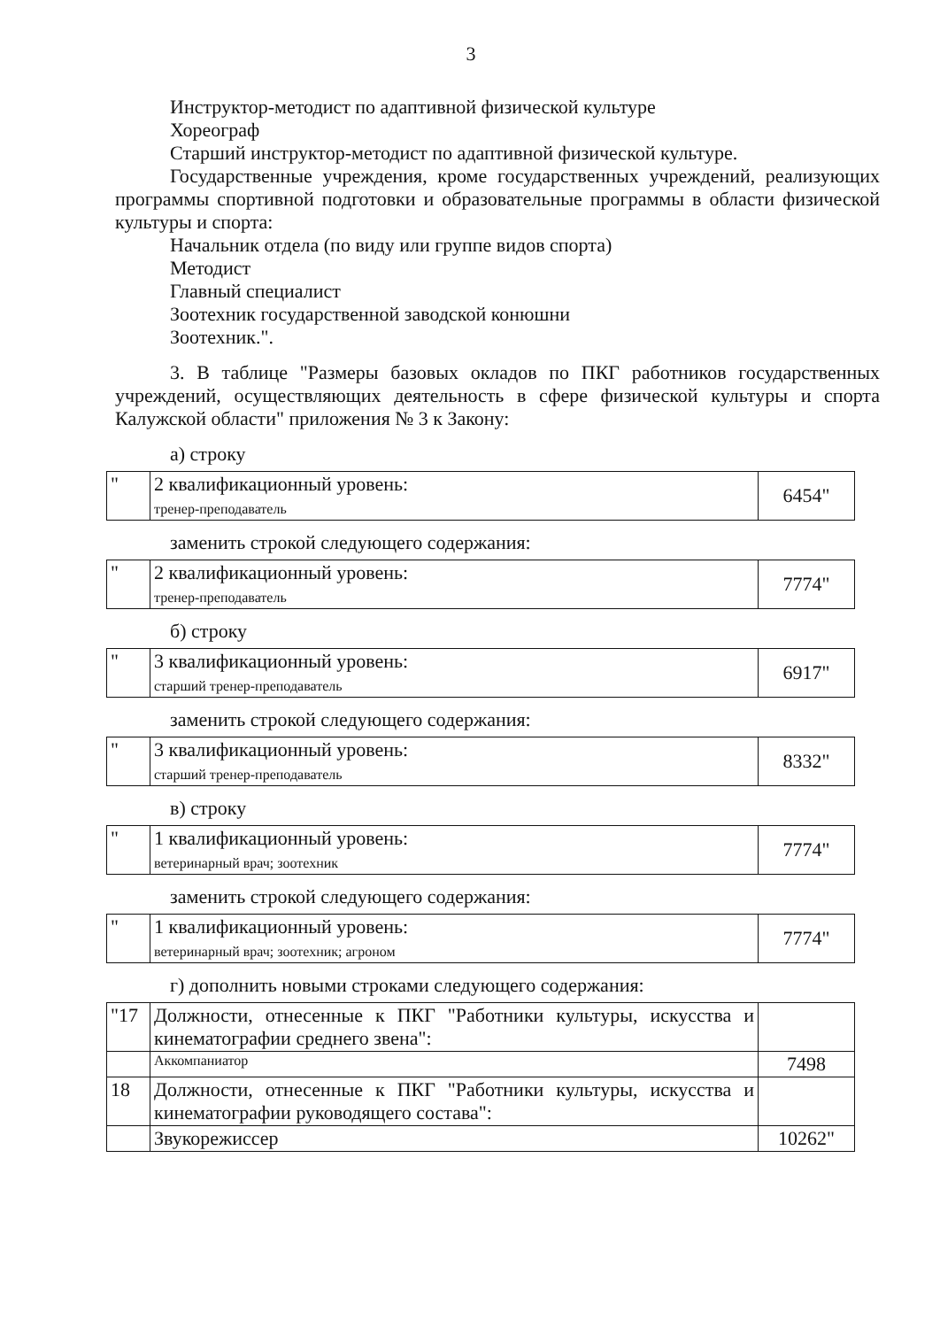3
Инструктор-методист по адаптивной физической культуре
Хореограф
Старший инструктор-методист по адаптивной физической культуре.
Государственные учреждения, кроме государственных учреждений, реализующих программы спортивной подготовки и образовательные программы в области физической культуры и спорта:
Начальник отдела (по виду или группе видов спорта)
Методист
Главный специалист
Зоотехник государственной заводской конюшни
Зоотехник.".
3. В таблице "Размеры базовых окладов по ПКГ работников государственных учреждений, осуществляющих деятельность в сфере физической культуры и спорта Калужской области" приложения № 3 к Закону:
а) строку
| " | 2 квалификационный уровень: тренер-преподаватель | 6454" |
заменить строкой следующего содержания:
| " | 2 квалификационный уровень: тренер-преподаватель | 7774" |
б) строку
| " | 3 квалификационный уровень: старший тренер-преподаватель | 6917" |
заменить строкой следующего содержания:
| " | 3 квалификационный уровень: старший тренер-преподаватель | 8332" |
в) строку
| " | 1 квалификационный уровень: ветеринарный врач; зоотехник | 7774" |
заменить строкой следующего содержания:
| " | 1 квалификационный уровень: ветеринарный врач; зоотехник; агроном | 7774" |
г) дополнить новыми строками следующего содержания:
| "17 | Должности, отнесенные к ПКГ "Работники культуры, искусства и кинематографии среднего звена": | |
| | Аккомпаниатор | 7498 |
| 18 | Должности, отнесенные к ПКГ "Работники культуры, искусства и кинематографии руководящего состава": | |
| | Звукорежиссер | 10262" |